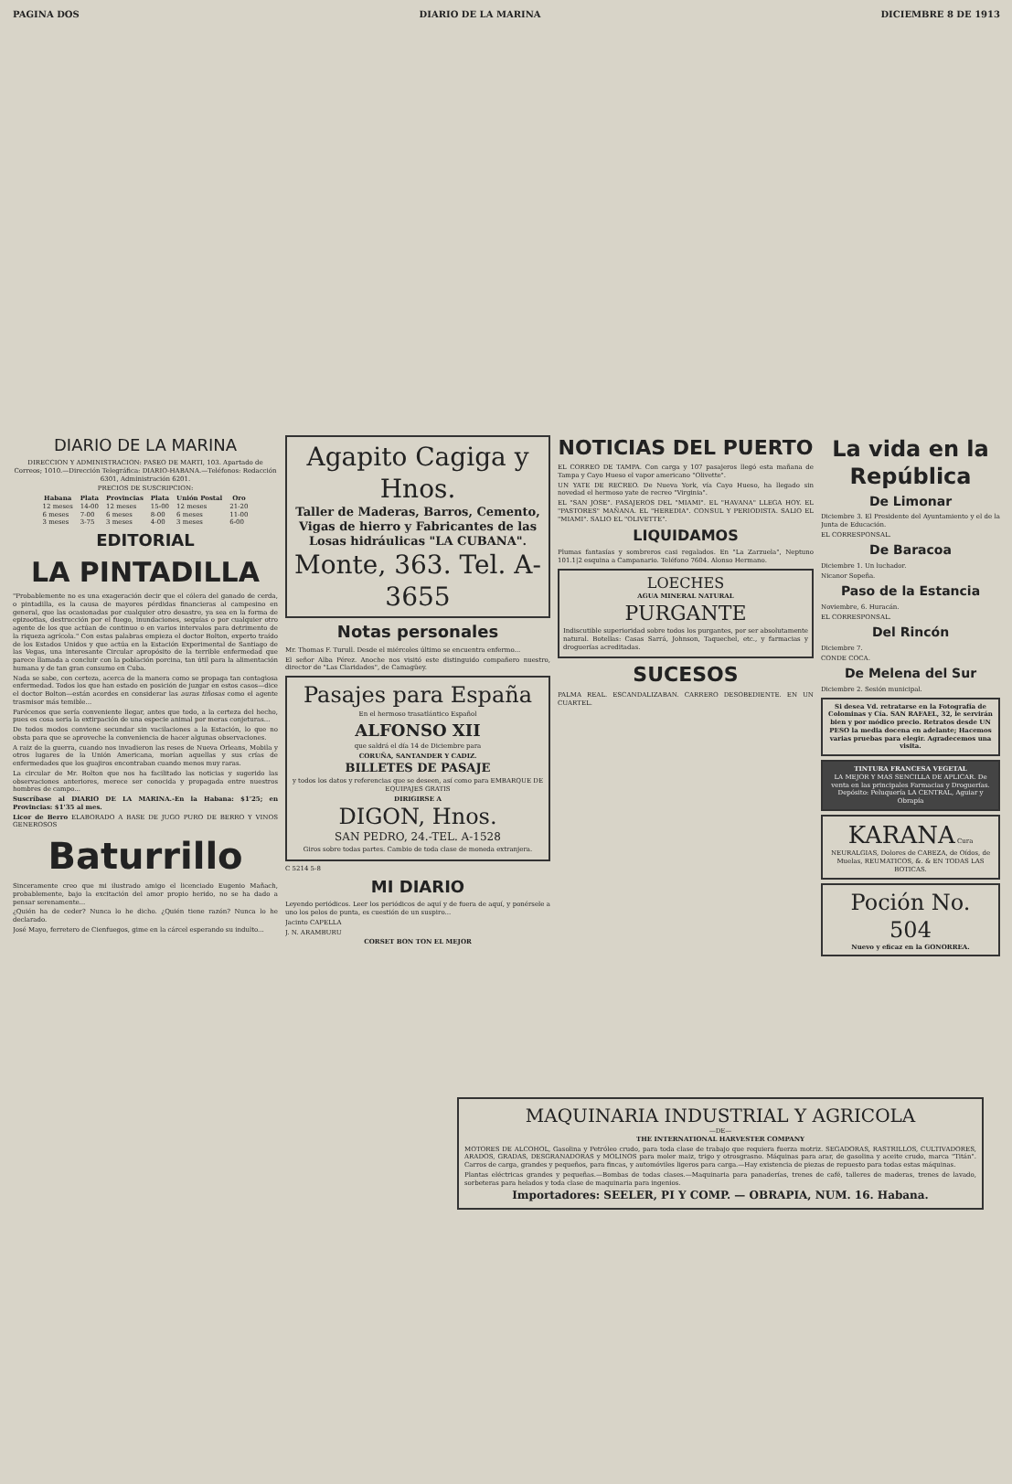PAGINA DOS DIARIO DE LA MARINA DICIEMBRE 8 DE 1913
DIARIO DE LA MARINA
DIRECCION Y ADMINISTRACION: PASEO DE MARTI, 103. Apartado de Correos; 1010.—Dirección Telegráfica: DIARIO-HABANA.—Teléfonos: Redacción 6301, Administración 6201.
PRECIOS DE SUSCRIPCION:
| Habana | Plata | Provincias | Plata | Unión Postal | Oro |
| --- | --- | --- | --- | --- | --- |
| 12 meses | 14-00 | 12 meses | 15-00 | 12 meses | 21-20 |
| 6 meses | 7-00 | 6 meses | 8-00 | 6 meses | 11-00 |
| 3 meses | 3-75 | 3 meses | 4-00 | 3 meses | 6-00 |
EDITORIAL
LA PINTADILLA
"Probablemente no es una exageración decir que el cólera del ganado de cerda, o pintadilla, es la causa de mayores pérdidas financieras al campesino en general, que las ocasionadas por cualquier otro desastre, ya sea en la forma de epizootias, destrucción por el fuego, inundaciones, sequías o por cualquier otro agente de los que actúan de continuo o en varios intervalos para detrimento de la riqueza agrícola." Con estas palabras empieza el doctor Bolton, experto traído de los Estados Unidos y que actúa en la Estación Experimental de Santiago de las Vegas, una interesante Circular apropósito de la terrible enfermedad que parece llamada a concluir con la población porcina, tan útil para la alimentación humana y de tan gran consumo en Cuba.
Nada se sabe, con certeza, acerca de la manera como se propaga tan contagiosa enfermedad. Todos los que han estado en posición de juzgar en estos casos—dice el doctor Bolton—están acordes en considerar las auras tiñosas como el agente trasmisor más temible...
Parécenos que sería conveniente llegar, antes que todo, a la certeza del hecho, pues es cosa seria la extirpación de una especie animal por meras conjeturas...
De todos modos conviene secundar sin vacilaciones a la Estación, lo que no obsta para que se aproveche la conveniencia de hacer algunas observaciones.
A raiz de la guerra, cuando nos invadieron las reses de Nueva Orleans, Mobila y otros lugares de la Unión Americana, morían aquellas y sus crías de enfermedades que los guajiros encontraban cuando menos muy raras.
La circular de Mr. Bolton que nos ha facilitado las noticias y sugerido las observaciones anteriores, merece ser conocida y propagada entre nuestros hombres de campo...
Suscríbase al DIARIO DE LA MARINA.-En la Habana: $1'25; en Provincias: $1'35 al mes.
Licor de Berro ELABORADO A BASE DE JUGO PURO DE BERRO Y VINOS GENEROSOS
Baturrillo
Sinceramente creo que mi ilustrado amigo el licenciado Eugenio Mañach, probablemente, bajo la excitación del amor propio herido, no se ha dado a pensar serenamente...
¿Quién ha de ceder? Nunca lo he dicho. ¿Quién tiene razón? Nunca lo he declarado.
José Mayo, ferretero de Cienfuegos, gime en la cárcel esperando su indulto...
Agapito Cagiga y Hnos.
Taller de Maderas, Barros, Cemento, Vigas de hierro y Fabricantes de las Losas hidráulicas "LA CUBANA".
Monte, 363. Tel. A-3655
Notas personales
Mr. Thomas F. Turull. Desde el miércoles último se encuentra enfermo...
El señor Alba Pérez. Anoche nos visitó este distinguido compañero nuestro, director de "Las Claridades", de Camagüey.
Pasajes para España
En el hermoso trasatlántico Español
ALFONSO XII
que saldrá el día 14 de Diciembre para
CORUÑA, SANTANDER Y CADIZ.
BILLETES DE PASAJE
y todos los datos y referencias que se deseen, así como para EMBARQUE DE EQUIPAJES GRATIS
DIRIGIRSE A
DIGON, Hnos.
SAN PEDRO, 24.-TEL. A-1528
Giros sobre todas partes. Cambio de toda clase de moneda extranjera.
C 5214 5-8
MI DIARIO
Leyendo periódicos. Leer los periódicos de aquí y de fuera de aquí, y ponérsele a uno los pelos de punta, es cuestión de un suspiro...
Jacinto CAPELLA
J. N. ARAMBURU
CORSET BON TON EL MEJOR
NOTICIAS DEL PUERTO
EL CORREO DE TAMPA. Con carga y 107 pasajeros llegó esta mañana de Tampa y Cayo Hueso el vapor americano "Olivette".
UN YATE DE RECREO. De Nueva York, vía Cayo Hueso, ha llegado sin novedad el hermoso yate de recreo "Virginia".
EL "SAN JOSE". PASAJEROS DEL "MIAMI". EL "HAVANA" LLEGA HOY. EL "PASTORES" MAÑANA. EL "HEREDIA". CONSUL Y PERIODISTA. SALIO EL "MIAMI". SALIO EL "OLIVETTE".
LIQUIDAMOS
Plumas fantasías y sombreros casi regalados. En "La Zarzuela", Neptuno 101.1|2 esquina a Campanario. Teléfono 7604. Alonso Hermano.
LOECHES
AGUA MINERAL NATURAL
PURGANTE
Indiscutible superioridad sobre todos los purgantes, por ser absolutamente natural. Botellas: Casas Sarrá, Johnson, Taquechel, etc., y farmacias y droguerías acreditadas.
SUCESOS
PALMA REAL. ESCANDALIZABAN. CARRERO DESOBEDIENTE. EN UN CUARTEL.
La vida en la República
De Limonar
Diciembre 3. El Presidente del Ayuntamiento y el de la Junta de Educación.
EL CORRESPONSAL.
De Baracoa
Diciembre 1. Un luchador.
Nicanor Sopeña.
Paso de la Estancia
Noviembre, 6. Huracán.
EL CORRESPONSAL.
Del Rincón
Diciembre 7.
CONDE COCA.
De Melena del Sur
Diciembre 2. Sesión municipal.
Si desea Vd. retratarse en la Fotografía de Colominas y Cía. SAN RAFAEL, 32, le servirán bien y por módico precio. Retratos desde UN PESO la media docena en adelante; Hacemos varias pruebas para elegir. Agradecemos una visita.
TINTURA FRANCESA VEGETAL
LA MEJOR Y MAS SENCILLA DE APLICAR. De venta en las principales Farmacias y Droguerías. Depósito: Peluquería LA CENTRAL, Aguiar y Obrapía
KARANA Cura NEURALGIAS, Dolores de CABEZA, de Oídos, de Muelas, REUMATICOS, &. & EN TODAS LAS BOTICAS.
Poción No. 504
Nuevo y eficaz en la GONORREA.
MAQUINARIA INDUSTRIAL Y AGRICOLA
—DE—
THE INTERNATIONAL HARVESTER COMPANY
MOTORES DE ALCOHOL, Gasolina y Petróleo crudo, para toda clase de trabajo que requiera fuerza motriz. SEGADORAS, RASTRILLOS, CULTIVADORES, ARADOS, GRADAS, DESGRANADORAS y MOLINOS para moler maiz, trigo y otrosgrasno. Máquinas para arar, de gasolina y aceite crudo, marca "Titán". Carros de carga, grandes y pequeños, para fincas, y automóviles ligeros para carga.—Hay existencia de piezas de repuesto para todas estas máquinas.
Plantas eléctricas grandes y pequeñas.—Bombas de todas clases.—Maquinaria para panaderías, trenes de café, talleres de maderas, trenes de lavado, sorbeteras para helados y toda clase de maquinaria para ingenios.
Importadores: SEELER, PI Y COMP. — OBRAPIA, NUM. 16. Habana.